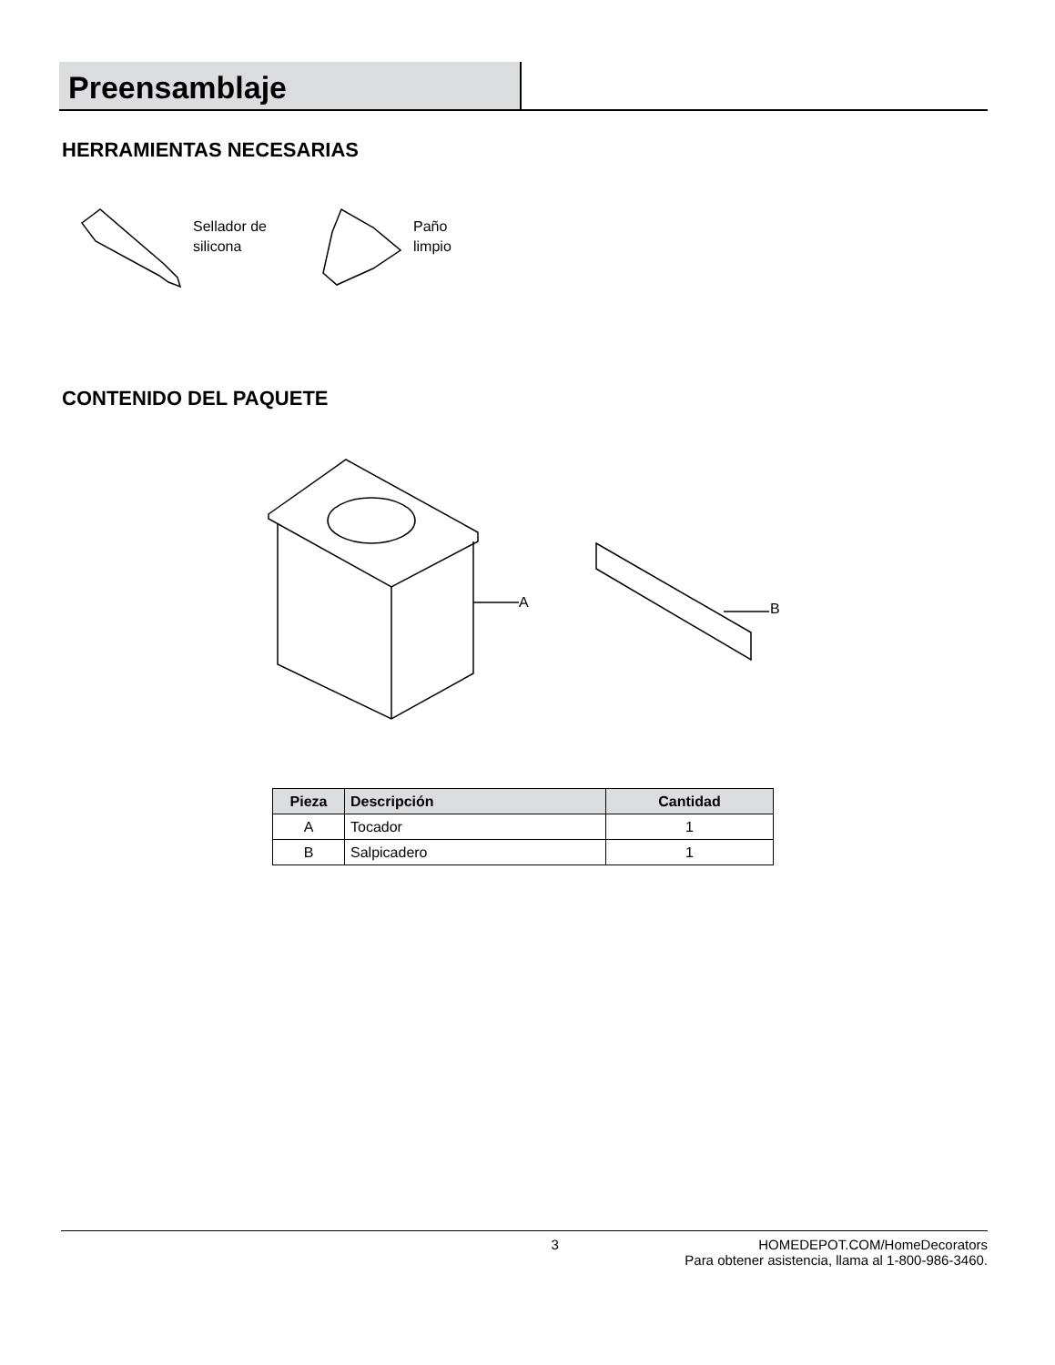Preensamblaje
HERRAMIENTAS NECESARIAS
Sellador de
silicona
Paño
limpio
CONTENIDO DEL PAQUETE
A B
| Pieza | Descripción | Cantidad |
| --- | --- | --- |
| A | Tocador | 1 |
| B | Salpicadero | 1 |
3 HOMEDEPOT.COM/HomeDecorators
Para obtener asistencia, llama al 1-800-986-3460.